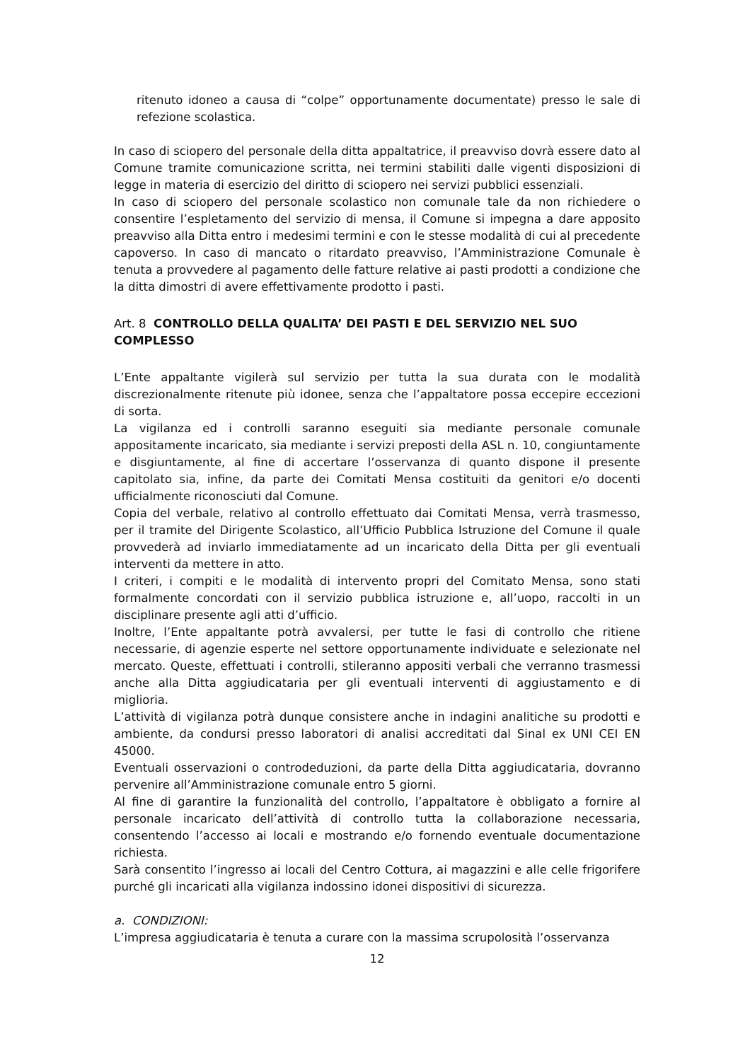ritenuto idoneo a causa di “colpe” opportunamente documentate) presso le sale di refezione scolastica.
In caso di sciopero del personale della ditta appaltatrice, il preavviso dovrà essere dato al Comune tramite comunicazione scritta, nei termini stabiliti dalle vigenti disposizioni di legge in materia di esercizio del diritto di sciopero nei servizi pubblici essenziali.
In caso di sciopero del personale scolastico non comunale tale da non richiedere o consentire l’espletamento del servizio di mensa, il Comune si impegna a dare apposito preavviso alla Ditta entro i medesimi termini e con le stesse modalità di cui al precedente capoverso. In caso di mancato o ritardato preavviso, l’Amministrazione Comunale è tenuta a provvedere al pagamento delle fatture relative ai pasti prodotti a condizione che la ditta dimostri di avere effettivamente prodotto i pasti.
Art. 8 CONTROLLO DELLA QUALITA’ DEI PASTI E DEL SERVIZIO NEL SUO COMPLESSO
L’Ente appaltante vigilerà sul servizio per tutta la sua durata con le modalità discrezionalmente ritenute più idonee, senza che l’appaltatore possa eccepire eccezioni di sorta.
La vigilanza ed i controlli saranno eseguiti sia mediante personale comunale appositamente incaricato, sia mediante i servizi preposti della ASL n. 10, congiuntamente e disgiuntamente, al fine di accertare l’osservanza di quanto dispone il presente capitolato sia, infine, da parte dei Comitati Mensa costituiti da genitori e/o docenti ufficialmente riconosciuti dal Comune.
Copia del verbale, relativo al controllo effettuato dai Comitati Mensa, verrà trasmesso, per il tramite del Dirigente Scolastico, all’Ufficio Pubblica Istruzione del Comune il quale provvederà ad inviarlo immediatamente ad un incaricato della Ditta per gli eventuali interventi da mettere in atto.
I criteri, i compiti e le modalità di intervento propri del Comitato Mensa, sono stati formalmente concordati con il servizio pubblica istruzione e, all’uopo, raccolti in un disciplinare presente agli atti d’ufficio.
Inoltre, l’Ente appaltante potrà avvalersi, per tutte le fasi di controllo che ritiene necessarie, di agenzie esperte nel settore opportunamente individuate e selezionate nel mercato. Queste, effettuati i controlli, stileranno appositi verbali che verranno trasmessi anche alla Ditta aggiudicataria per gli eventuali interventi di aggiustamento e di miglioria.
L’attività di vigilanza potrà dunque consistere anche in indagini analitiche su prodotti e ambiente, da condursi presso laboratori di analisi accreditati dal Sinal ex UNI CEI EN 45000.
Eventuali osservazioni o controdeduzioni, da parte della Ditta aggiudicataria, dovranno pervenire all’Amministrazione comunale entro 5 giorni.
Al fine di garantire la funzionalità del controllo, l’appaltatore è obbligato a fornire al personale incaricato dell’attività di controllo tutta la collaborazione necessaria, consentendo l’accesso ai locali e mostrando e/o fornendo eventuale documentazione richiesta.
Sarà consentito l’ingresso ai locali del Centro Cottura, ai magazzini e alle celle frigorifere purché gli incaricati alla vigilanza indossino idonei dispositivi di sicurezza.
a. CONDIZIONI:
L’impresa aggiudicataria è tenuta a curare con la massima scrupolosità l’osservanza
12